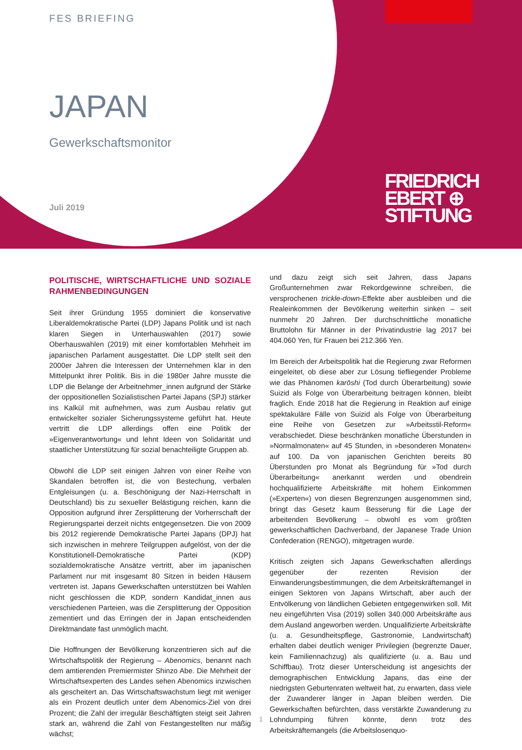FES BRIEFING
JAPAN
Gewerkschaftsmonitor
Juli 2019
FRIEDRICH
EBERT ⊕
STIFTUNG
POLITISCHE, WIRTSCHAFTLICHE UND SOZIALE RAHMENBEDINGUNGEN
Seit ihrer Gründung 1955 dominiert die konservative Liberaldemokratische Partei (LDP) Japans Politik und ist nach klaren Siegen in Unterhauswahlen (2017) sowie Oberhauswahlen (2019) mit einer komfortablen Mehrheit im japanischen Parlament ausgestattet. Die LDP stellt seit den 2000er Jahren die Interessen der Unternehmen klar in den Mittelpunkt ihrer Politik. Bis in die 1980er Jahre musste die LDP die Belange der Arbeitnehmer_innen aufgrund der Stärke der oppositionellen Sozialistischen Partei Japans (SPJ) stärker ins Kalkül mit aufnehmen, was zum Ausbau relativ gut entwickelter sozialer Sicherungssysteme geführt hat. Heute vertritt die LDP allerdings offen eine Politik der »Eigenverantwortung« und lehnt Ideen von Solidarität und staatlicher Unterstützung für sozial benachteiligte Gruppen ab.
Obwohl die LDP seit einigen Jahren von einer Reihe von Skandalen betroffen ist, die von Bestechung, verbalen Entgleisungen (u. a. Beschönigung der Nazi-Herrschaft in Deutschland) bis zu sexueller Belästigung reichen, kann die Opposition aufgrund ihrer Zersplitterung der Vorherrschaft der Regierungspartei derzeit nichts entgegensetzen. Die von 2009 bis 2012 regierende Demokratische Partei Japans (DPJ) hat sich inzwischen in mehrere Teilgruppen aufgelöst, von der die Konstitutionell-Demokratische Partei (KDP) sozialdemokratische Ansätze vertritt, aber im japanischen Parlament nur mit insgesamt 80 Sitzen in beiden Häusern vertreten ist. Japans Gewerkschaften unterstützen bei Wahlen nicht geschlossen die KDP, sondern Kandidat_innen aus verschiedenen Parteien, was die Zersplitterung der Opposition zementiert und das Erringen der in Japan entscheidenden Direktmandate fast unmöglich macht.
Die Hoffnungen der Bevölkerung konzentrieren sich auf die Wirtschaftspolitik der Regierung – Abenomics, benannt nach dem amtierenden Premiermister Shinzo Abe. Die Mehrheit der Wirtschaftsexperten des Landes sehen Abenomics inzwischen als gescheitert an. Das Wirtschaftswachstum liegt mit weniger als ein Prozent deutlich unter dem Abenomics-Ziel von drei Prozent; die Zahl der irregulär Beschäftigten steigt seit Jahren stark an, während die Zahl von Festangestellten nur mäßig wächst;
und dazu zeigt sich seit Jahren, dass Japans Großunternehmen zwar Rekordgewinne schreiben, die versprochenen trickle-down-Effekte aber ausbleiben und die Realeinkommen der Bevölkerung weiterhin sinken – seit nunmehr 20 Jahren. Der durchschnittliche monatliche Bruttolohn für Männer in der Privatindustrie lag 2017 bei 404.060 Yen, für Frauen bei 212.366 Yen.
Im Bereich der Arbeitspolitik hat die Regierung zwar Reformen eingeleitet, ob diese aber zur Lösung tiefliegender Probleme wie das Phänomen karōshi (Tod durch Überarbeitung) sowie Suizid als Folge von Überarbeitung beitragen können, bleibt fraglich. Ende 2018 hat die Regierung in Reaktion auf einige spektakuläre Fälle von Suizid als Folge von Überarbeitung eine Reihe von Gesetzen zur »Arbeitsstil-Reform« verabschiedet. Diese beschränken monatliche Überstunden in »Normalmonaten« auf 45 Stunden, in »besonderen Monaten« auf 100. Da von japanischen Gerichten bereits 80 Überstunden pro Monat als Begründung für »Tod durch Überarbeitung« anerkannt werden und obendrein hochqualifizierte Arbeitskräfte mit hohem Einkommen (»Experten«) von diesen Begrenzungen ausgenommen sind, bringt das Gesetz kaum Besserung für die Lage der arbeitenden Bevölkerung – obwohl es vom größten gewerkschaftlichen Dachverband, der Japanese Trade Union Confederation (RENGO), mitgetragen wurde.
Kritisch zeigten sich Japans Gewerkschaften allerdings gegenüber der rezenten Revision der Einwanderungsbestimmungen, die dem Arbeitskräftemangel in einigen Sektoren von Japans Wirtschaft, aber auch der Entvölkerung von ländlichen Gebieten entgegenwirken soll. Mit neu eingeführten Visa (2019) sollen 340.000 Arbeitskräfte aus dem Ausland angeworben werden. Unqualifizierte Arbeitskräfte (u. a. Gesundheitspflege, Gastronomie, Landwirtschaft) erhalten dabei deutlich weniger Privilegien (begrenzte Dauer, kein Familiennachzug) als qualifizierte (u. a. Bau und Schiffbau). Trotz dieser Unterscheidung ist angesichts der demographischen Entwicklung Japans, das eine der niedrigsten Geburtenraten weltweit hat, zu erwarten, dass viele der Zuwanderer länger in Japan bleiben werden. Die Gewerkschaften befürchten, dass verstärkte Zuwanderung zu Lohndumping führen könnte, denn trotz des Arbeitskräftemangels (die Arbeitslosenquo-
1